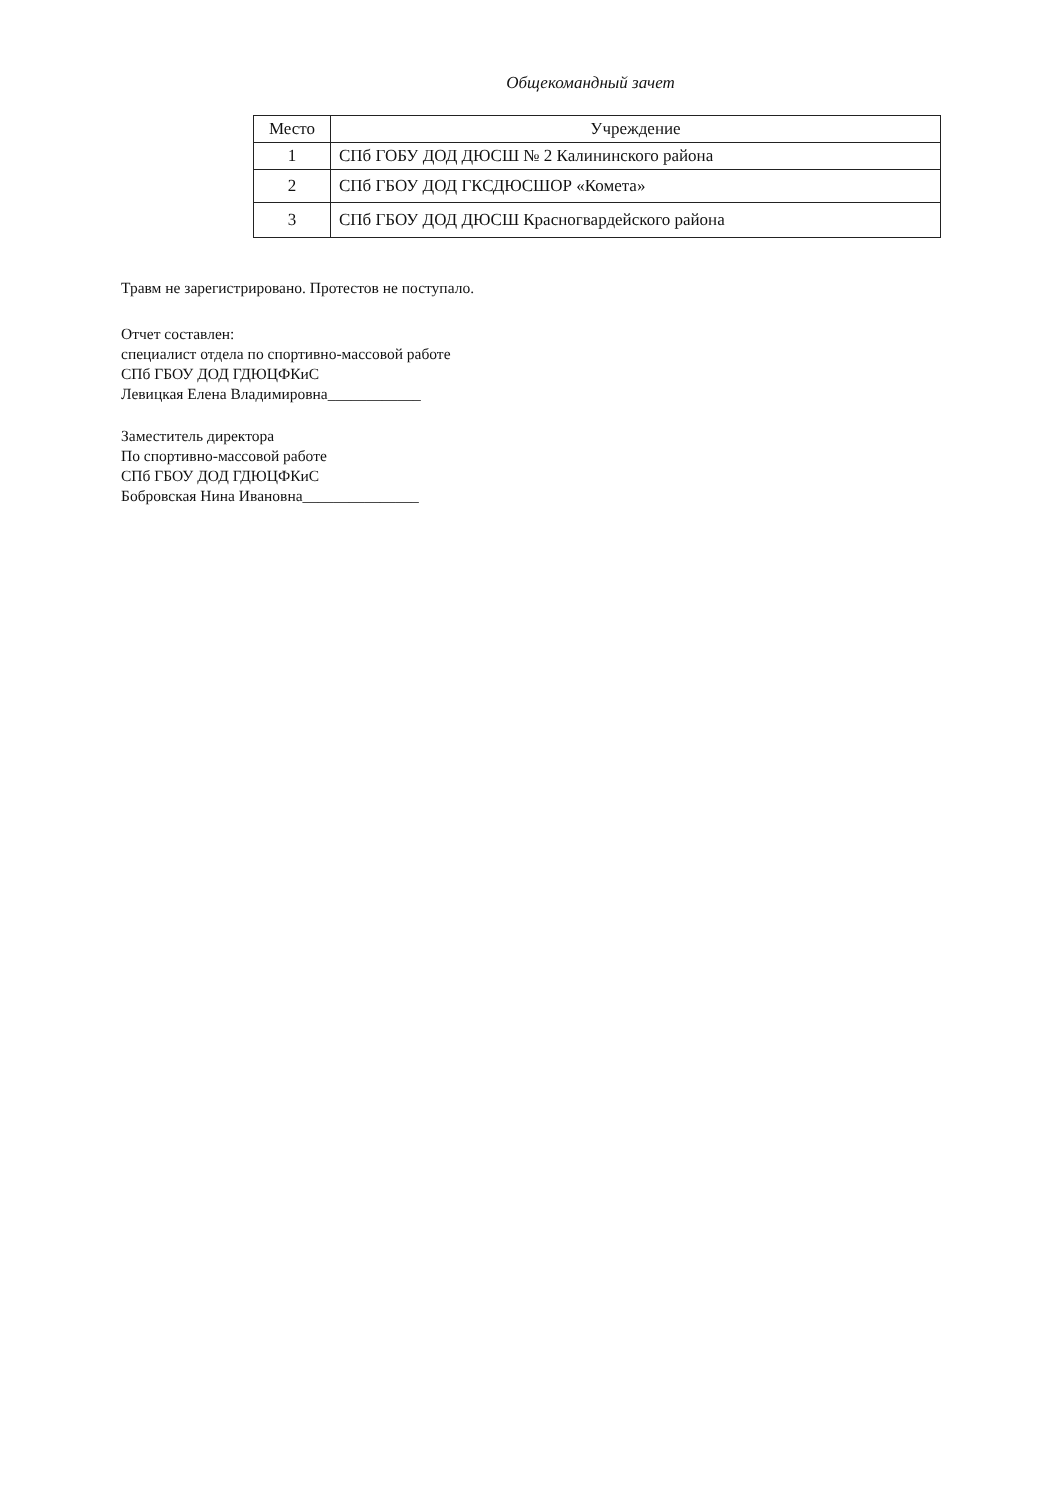Общекомандный зачет
| Место | Учреждение |
| --- | --- |
| 1 | СПб ГОБУ ДОД ДЮСШ № 2 Калининского района |
| 2 | СПб ГБОУ ДОД ГКСДЮСШОР «Комета» |
| 3 | СПб ГБОУ ДОД ДЮСШ Красногвардейского района |
Травм не зарегистрировано. Протестов не поступало.
Отчет составлен:
специалист отдела по спортивно-массовой работе
СПб ГБОУ ДОД ГДЮЦФКиС
Левицкая Елена Владимировна____________
Заместитель директора
По спортивно-массовой работе
СПб ГБОУ ДОД ГДЮЦФКиС
Бобровская Нина Ивановна_______________